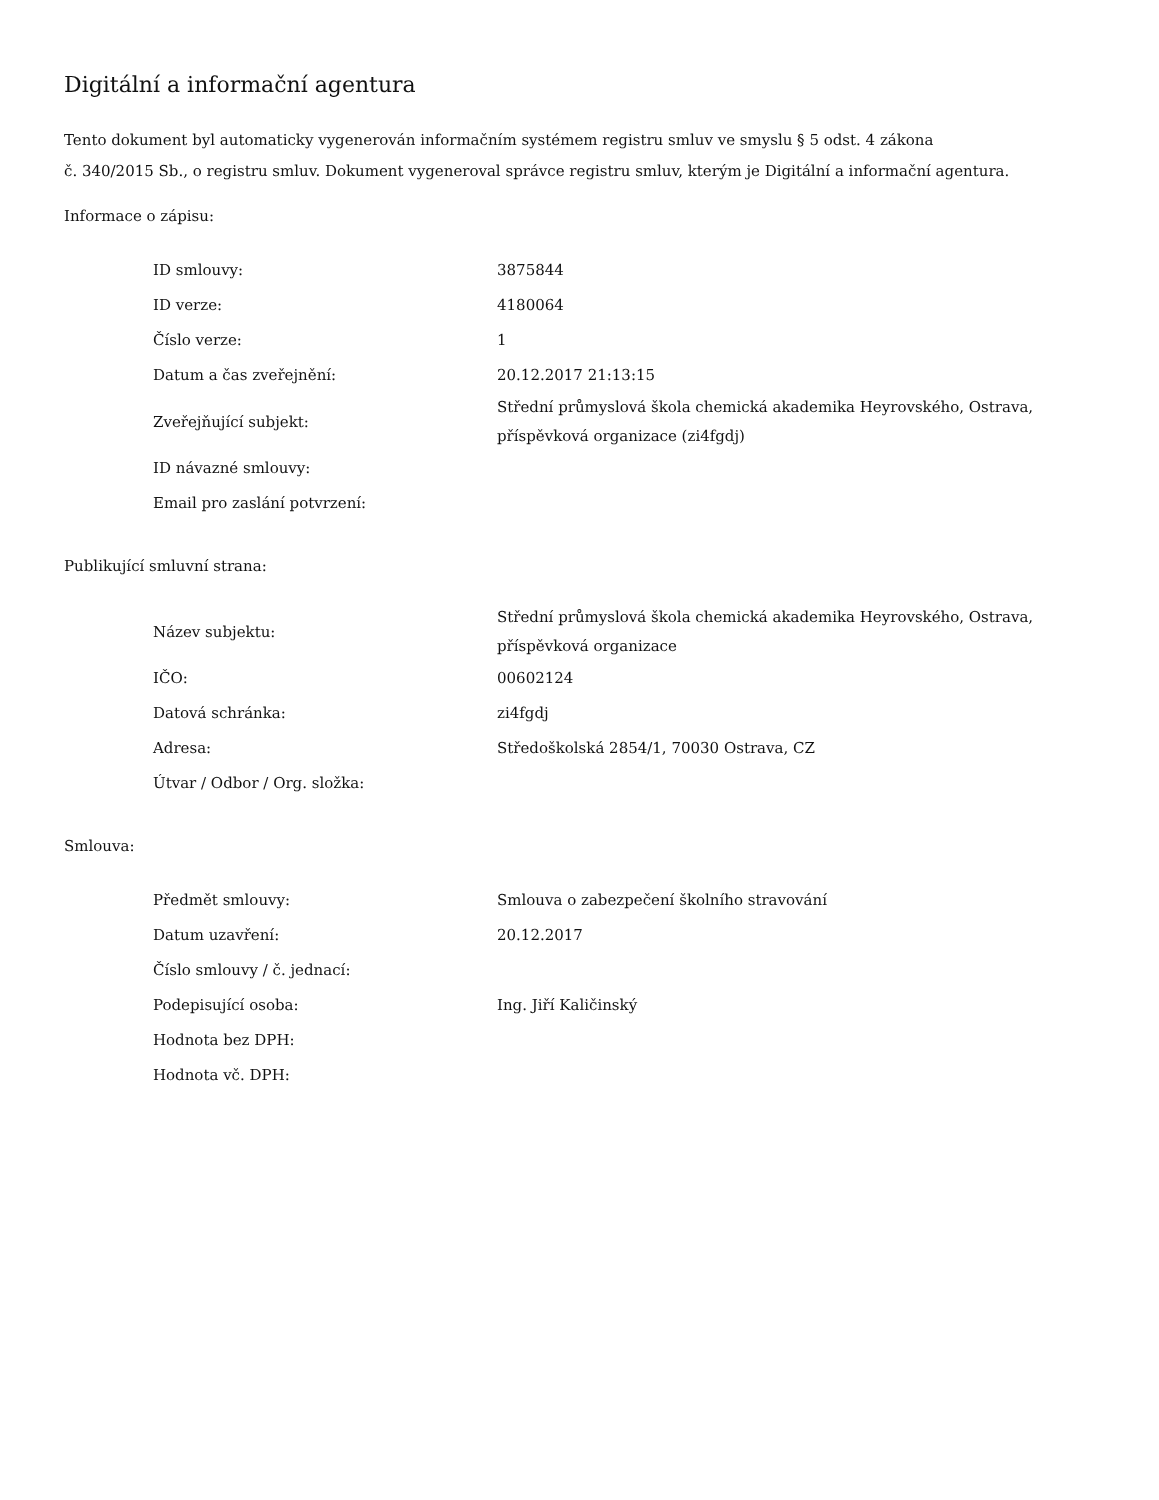Digitální a informační agentura
Tento dokument byl automaticky vygenerován informačním systémem registru smluv ve smyslu § 5 odst. 4 zákona
č. 340/2015 Sb., o registru smluv. Dokument vygeneroval správce registru smluv, kterým je Digitální a informační agentura.
Informace o zápisu:
| ID smlouvy: | 3875844 |
| ID verze: | 4180064 |
| Číslo verze: | 1 |
| Datum a čas zveřejnění: | 20.12.2017 21:13:15 |
| Zveřejňující subjekt: | Střední průmyslová škola chemická akademika Heyrovského, Ostrava, příspěvková organizace (zi4fgdj) |
| ID návazné smlouvy: | |
| Email pro zaslání potvrzení: | |
Publikující smluvní strana:
| Název subjektu: | Střední průmyslová škola chemická akademika Heyrovského, Ostrava, příspěvková organizace |
| IČO: | 00602124 |
| Datová schránka: | zi4fgdj |
| Adresa: | Středoškolská 2854/1, 70030 Ostrava, CZ |
| Útvar / Odbor / Org. složka: | |
Smlouva:
| Předmět smlouvy: | Smlouva o zabezpečení školního stravování |
| Datum uzavření: | 20.12.2017 |
| Číslo smlouvy / č. jednací: | |
| Podepisující osoba: | Ing. Jiří Kaličinský |
| Hodnota bez DPH: | |
| Hodnota vč. DPH: | |